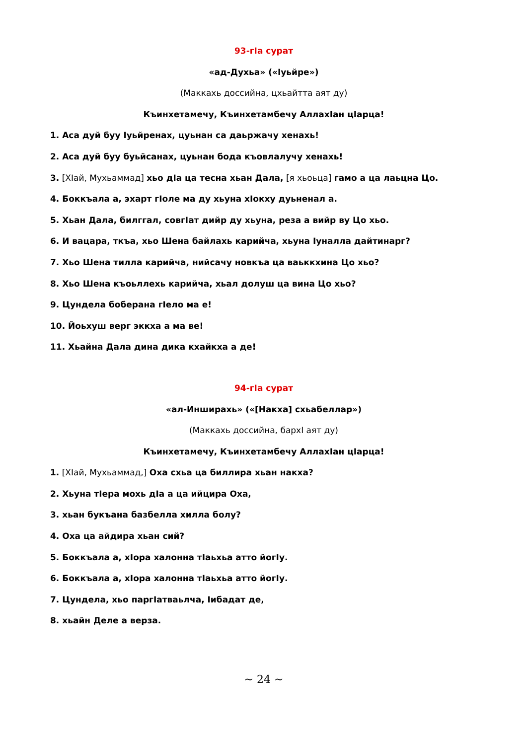93-гIа сурат
«ад-Духьа» («Iуьйре»)
(Маккахь доссийна, цхьайтта аят ду)
Къинхетамечу, Къинхетамбечу АллахIан цIарца!
1. Аса дуй буу Iуьйренах, цуьнан са даьржачу хенахь!
2. Аса дуй буу буьйсанах, цуьнан бода къовлалучу хенахь!
3. [ХIай, Мухьаммад] хьо дIа ца тесна хьан Дала, [я хьоьца] гамо а ца лаьцна Цо.
4. Боккъала а, эхарт гIоле ма ду хьуна хIокху дуьненал а.
5. Хьан Дала, билггал, совгIат дийр ду хьуна, реза а вийр ву Цо хьо.
6. И вацара, ткъа, хьо Шена байлахь карийча, хьуна Iуналла дайтинарг?
7. Хьо Шена тилла карийча, нийсачу новкъа ца ваьккхина Цо хьо?
8. Хьо Шена къоьллехь карийча, хьал долуш ца вина Цо хьо?
9. Цундела боберана гIело ма е!
10. Йоьхуш верг эккха а ма ве!
11. Хьайна Дала дина дика кхайкха а де!
94-гIа сурат
«ал-Инширахь» («[Накха] схьабеллар»)
(Маккахь доссийна, бархI аят ду)
Къинхетамечу, Къинхетамбечу АллахIан цIарца!
1. [ХIай, Мухьаммад,] Оха схьа ца биллира хьан накха?
2. Хьуна тIера мохь дIа а ца ийцира Оха,
3. хьан букъана базбелла хилла болу?
4. Оха ца айдира хьан сий?
5. Боккъала а, хIора халонна тIаьхьа атто йогIу.
6. Боккъала а, хIора халонна тIаьхьа атто йогIу.
7. Цундела, хьо паргIатваьлча, Iибадат де,
8. хьайн Деле а верза.
~ 24 ~